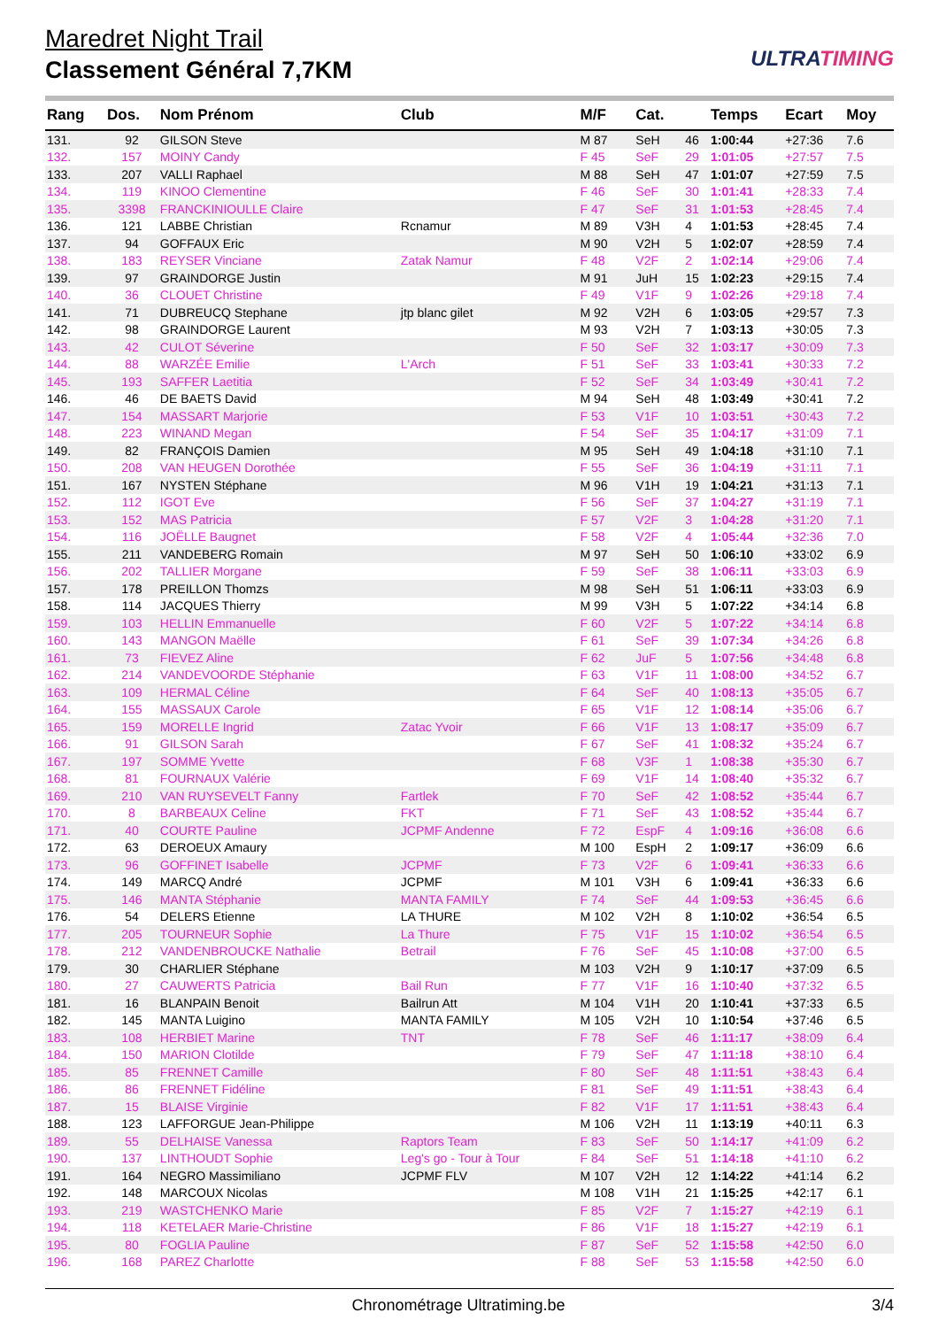Maredret Night Trail
Classement Général 7,7KM
ULTRATIMING
| Rang | Dos. | Nom Prénom | Club | M/F | Cat. | | Temps | Ecart | Moy |
| --- | --- | --- | --- | --- | --- | --- | --- | --- | --- |
| 131. | 92 | GILSON Steve | | M 87 | SeH | 46 | 1:00:44 | +27:36 | 7.6 |
| 132. | 157 | MOINY Candy | | F 45 | SeF | 29 | 1:01:05 | +27:57 | 7.5 |
| 133. | 207 | VALLI Raphael | | M 88 | SeH | 47 | 1:01:07 | +27:59 | 7.5 |
| 134. | 119 | KINOO Clementine | | F 46 | SeF | 30 | 1:01:41 | +28:33 | 7.4 |
| 135. | 3398 | FRANCKINIOULLE Claire | | F 47 | SeF | 31 | 1:01:53 | +28:45 | 7.4 |
| 136. | 121 | LABBE Christian | Rcnamur | M 89 | V3H | 4 | 1:01:53 | +28:45 | 7.4 |
| 137. | 94 | GOFFAUX Eric | | M 90 | V2H | 5 | 1:02:07 | +28:59 | 7.4 |
| 138. | 183 | REYSER Vinciane | Zatak Namur | F 48 | V2F | 2 | 1:02:14 | +29:06 | 7.4 |
| 139. | 97 | GRAINDORGE Justin | | M 91 | JuH | 15 | 1:02:23 | +29:15 | 7.4 |
| 140. | 36 | CLOUET Christine | | F 49 | V1F | 9 | 1:02:26 | +29:18 | 7.4 |
| 141. | 71 | DUBREUCQ Stephane | jtp blanc gilet | M 92 | V2H | 6 | 1:03:05 | +29:57 | 7.3 |
| 142. | 98 | GRAINDORGE Laurent | | M 93 | V2H | 7 | 1:03:13 | +30:05 | 7.3 |
| 143. | 42 | CULOT Séverine | | F 50 | SeF | 32 | 1:03:17 | +30:09 | 7.3 |
| 144. | 88 | WARZÉE Emilie | L'Arch | F 51 | SeF | 33 | 1:03:41 | +30:33 | 7.2 |
| 145. | 193 | SAFFER Laetitia | | F 52 | SeF | 34 | 1:03:49 | +30:41 | 7.2 |
| 146. | 46 | DE BAETS David | | M 94 | SeH | 48 | 1:03:49 | +30:41 | 7.2 |
| 147. | 154 | MASSART Marjorie | | F 53 | V1F | 10 | 1:03:51 | +30:43 | 7.2 |
| 148. | 223 | WINAND Megan | | F 54 | SeF | 35 | 1:04:17 | +31:09 | 7.1 |
| 149. | 82 | FRANÇOIS Damien | | M 95 | SeH | 49 | 1:04:18 | +31:10 | 7.1 |
| 150. | 208 | VAN HEUGEN Dorothée | | F 55 | SeF | 36 | 1:04:19 | +31:11 | 7.1 |
| 151. | 167 | NYSTEN Stéphane | | M 96 | V1H | 19 | 1:04:21 | +31:13 | 7.1 |
| 152. | 112 | IGOT Eve | | F 56 | SeF | 37 | 1:04:27 | +31:19 | 7.1 |
| 153. | 152 | MAS Patricia | | F 57 | V2F | 3 | 1:04:28 | +31:20 | 7.1 |
| 154. | 116 | JOËLLE Baugnet | | F 58 | V2F | 4 | 1:05:44 | +32:36 | 7.0 |
| 155. | 211 | VANDEBERG Romain | | M 97 | SeH | 50 | 1:06:10 | +33:02 | 6.9 |
| 156. | 202 | TALLIER Morgane | | F 59 | SeF | 38 | 1:06:11 | +33:03 | 6.9 |
| 157. | 178 | PREILLON Thomzs | | M 98 | SeH | 51 | 1:06:11 | +33:03 | 6.9 |
| 158. | 114 | JACQUES Thierry | | M 99 | V3H | 5 | 1:07:22 | +34:14 | 6.8 |
| 159. | 103 | HELLIN Emmanuelle | | F 60 | V2F | 5 | 1:07:22 | +34:14 | 6.8 |
| 160. | 143 | MANGON Maëlle | | F 61 | SeF | 39 | 1:07:34 | +34:26 | 6.8 |
| 161. | 73 | FIEVEZ Aline | | F 62 | JuF | 5 | 1:07:56 | +34:48 | 6.8 |
| 162. | 214 | VANDEVOORDE Stéphanie | | F 63 | V1F | 11 | 1:08:00 | +34:52 | 6.7 |
| 163. | 109 | HERMAL Céline | | F 64 | SeF | 40 | 1:08:13 | +35:05 | 6.7 |
| 164. | 155 | MASSAUX Carole | | F 65 | V1F | 12 | 1:08:14 | +35:06 | 6.7 |
| 165. | 159 | MORELLE Ingrid | Zatac Yvoir | F 66 | V1F | 13 | 1:08:17 | +35:09 | 6.7 |
| 166. | 91 | GILSON Sarah | | F 67 | SeF | 41 | 1:08:32 | +35:24 | 6.7 |
| 167. | 197 | SOMME Yvette | | F 68 | V3F | 1 | 1:08:38 | +35:30 | 6.7 |
| 168. | 81 | FOURNAUX Valérie | | F 69 | V1F | 14 | 1:08:40 | +35:32 | 6.7 |
| 169. | 210 | VAN RUYSEVELT Fanny | Fartlek | F 70 | SeF | 42 | 1:08:52 | +35:44 | 6.7 |
| 170. | 8 | BARBEAUX Celine | FKT | F 71 | SeF | 43 | 1:08:52 | +35:44 | 6.7 |
| 171. | 40 | COURTE Pauline | JCPMF Andenne | F 72 | EspF | 4 | 1:09:16 | +36:08 | 6.6 |
| 172. | 63 | DEROEUX Amaury | | M 100 | EspH | 2 | 1:09:17 | +36:09 | 6.6 |
| 173. | 96 | GOFFINET Isabelle | JCPMF | F 73 | V2F | 6 | 1:09:41 | +36:33 | 6.6 |
| 174. | 149 | MARCQ André | JCPMF | M 101 | V3H | 6 | 1:09:41 | +36:33 | 6.6 |
| 175. | 146 | MANTA Stéphanie | MANTA FAMILY | F 74 | SeF | 44 | 1:09:53 | +36:45 | 6.6 |
| 176. | 54 | DELERS Etienne | LA THURE | M 102 | V2H | 8 | 1:10:02 | +36:54 | 6.5 |
| 177. | 205 | TOURNEUR Sophie | La Thure | F 75 | V1F | 15 | 1:10:02 | +36:54 | 6.5 |
| 178. | 212 | VANDENBROUCKE Nathalie | Betrail | F 76 | SeF | 45 | 1:10:08 | +37:00 | 6.5 |
| 179. | 30 | CHARLIER Stéphane | | M 103 | V2H | 9 | 1:10:17 | +37:09 | 6.5 |
| 180. | 27 | CAUWERTS Patricia | Bail Run | F 77 | V1F | 16 | 1:10:40 | +37:32 | 6.5 |
| 181. | 16 | BLANPAIN Benoit | Bailrun Att | M 104 | V1H | 20 | 1:10:41 | +37:33 | 6.5 |
| 182. | 145 | MANTA Luigino | MANTA FAMILY | M 105 | V2H | 10 | 1:10:54 | +37:46 | 6.5 |
| 183. | 108 | HERBIET Marine | TNT | F 78 | SeF | 46 | 1:11:17 | +38:09 | 6.4 |
| 184. | 150 | MARION Clotilde | | F 79 | SeF | 47 | 1:11:18 | +38:10 | 6.4 |
| 185. | 85 | FRENNET Camille | | F 80 | SeF | 48 | 1:11:51 | +38:43 | 6.4 |
| 186. | 86 | FRENNET Fidéline | | F 81 | SeF | 49 | 1:11:51 | +38:43 | 6.4 |
| 187. | 15 | BLAISE Virginie | | F 82 | V1F | 17 | 1:11:51 | +38:43 | 6.4 |
| 188. | 123 | LAFFORGUE Jean-Philippe | | M 106 | V2H | 11 | 1:13:19 | +40:11 | 6.3 |
| 189. | 55 | DELHAISE Vanessa | Raptors Team | F 83 | SeF | 50 | 1:14:17 | +41:09 | 6.2 |
| 190. | 137 | LINTHOUDT Sophie | Leg's go - Tour à Tour | F 84 | SeF | 51 | 1:14:18 | +41:10 | 6.2 |
| 191. | 164 | NEGRO Massimiliano | JCPMF FLV | M 107 | V2H | 12 | 1:14:22 | +41:14 | 6.2 |
| 192. | 148 | MARCOUX Nicolas | | M 108 | V1H | 21 | 1:15:25 | +42:17 | 6.1 |
| 193. | 219 | WASTCHENKO Marie | | F 85 | V2F | 7 | 1:15:27 | +42:19 | 6.1 |
| 194. | 118 | KETELAER Marie-Christine | | F 86 | V1F | 18 | 1:15:27 | +42:19 | 6.1 |
| 195. | 80 | FOGLIA Pauline | | F 87 | SeF | 52 | 1:15:58 | +42:50 | 6.0 |
| 196. | 168 | PAREZ Charlotte | | F 88 | SeF | 53 | 1:15:58 | +42:50 | 6.0 |
Chronométrage Ultratiming.be 3/4